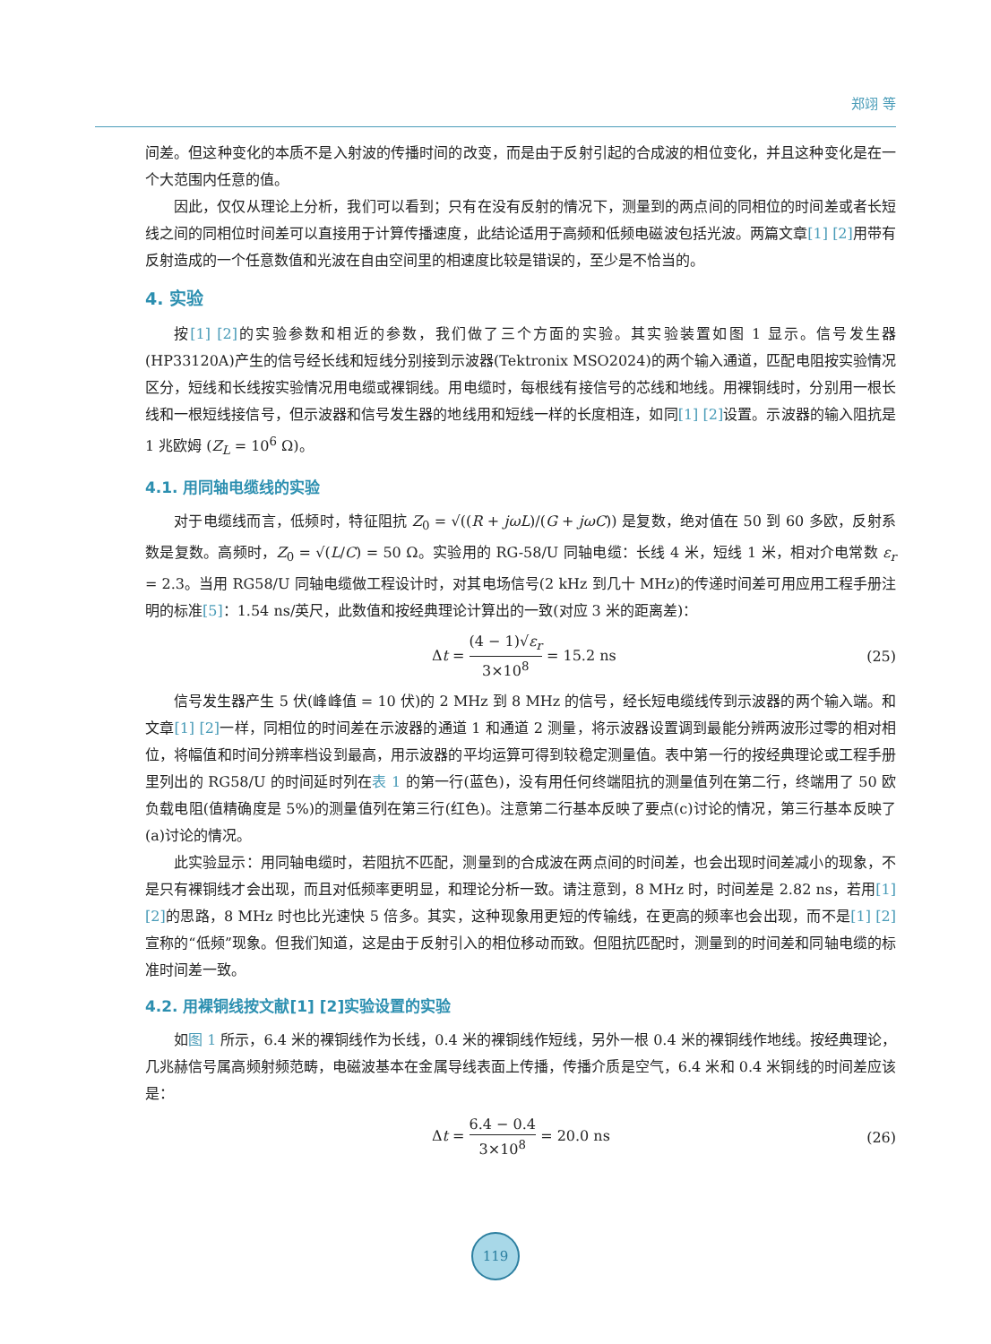郑翊 等
间差。但这种变化的本质不是入射波的传播时间的改变，而是由于反射引起的合成波的相位变化，并且这种变化是在一个大范围内任意的值。
因此，仅仅从理论上分析，我们可以看到；只有在没有反射的情况下，测量到的两点间的同相位的时间差或者长短线之间的同相位时间差可以直接用于计算传播速度，此结论适用于高频和低频电磁波包括光波。两篇文章[1] [2] 用带有反射造成的一个任意数值和光波在自由空间里的相速度比较是错误的，至少是不恰当的。
4. 实验
按[1] [2] 的实验参数和相近的参数，我们做了三个方面的实验。其实验装置如图 1 显示。信号发生器(HP33120A)产生的信号经长线和短线分别接到示波器(Tektronix MSO2024)的两个输入通道，匹配电阻按实验情况区分，短线和长线按实验情况用电缆或裸铜线。用电缆时，每根线有接信号的芯线和地线。用裸铜线时，分别用一根长线和一根短线接信号，但示波器和信号发生器的地线用和短线一样的长度相连，如同[1] [2] 设置。示波器的输入阻抗是 1 兆欧姆 (Z<sub>L</sub> = 10<sup>6</sup> Ω)。
4.1. 用同轴电缆线的实验
对于电缆线而言，低频时，特征阻抗 Z<sub>0</sub> = √((R + jωL)/(G + jωC)) 是复数，绝对值在 50 到 60 多欧，反射系数是复数。高频时，Z<sub>0</sub> = √(L/C) = 50 Ω。实验用的 RG-58/U 同轴电缆：长线 4 米，短线 1 米，相对介电常数 ε<sub>r</sub> = 2.3。当用 RG58/U 同轴电缆做工程设计时，对其电场信号(2 kHz 到几十 MHz)的传递时间差可用应用工程手册注明的标准[5]：1.54 ns/英尺，此数值和按经典理论计算出的一致(对应 3 米的距离差)：
Δt = (4 − 1)√ε<sub>r</sub> 3×10<sup>8</sup> = 15.2 ns (25)
信号发生器产生 5 伏(峰峰值 = 10 伏)的 2 MHz 到 8 MHz 的信号，经长短电缆线传到示波器的两个输入端。和文章[1] [2] 一样，同相位的时间差在示波器的通道 1 和通道 2 测量，将示波器设置调到最能分辨两波形过零的相对相位，将幅值和时间分辨率档设到最高，用示波器的平均运算可得到较稳定测量值。表中第一行的按经典理论或工程手册里列出的 RG58/U 的时间延时列在表 1 的第一行(蓝色)，没有用任何终端阻抗的测量值列在第二行，终端用了 50 欧负载电阻(值精确度是 5%)的测量值列在第三行(红色)。注意第二行基本反映了要点(c)讨论的情况，第三行基本反映了(a)讨论的情况。
此实验显示：用同轴电缆时，若阻抗不匹配，测量到的合成波在两点间的时间差，也会出现时间差减小的现象，不是只有裸铜线才会出现，而且对低频率更明显，和理论分析一致。请注意到，8 MHz 时，时间差是 2.82 ns，若用[1] [2] 的思路，8 MHz 时也比光速快 5 倍多。其实，这种现象用更短的传输线，在更高的频率也会出现，而不是[1] [2] 宣称的“低频”现象。但我们知道，这是由于反射引入的相位移动而致。但阻抗匹配时，测量到的时间差和同轴电缆的标准时间差一致。
4.2. 用裸铜线按文献[1] [2]实验设置的实验
如图 1 所示，6.4 米的裸铜线作为长线，0.4 米的裸铜线作短线，另外一根 0.4 米的裸铜线作地线。按经典理论，几兆赫信号属高频射频范畴，电磁波基本在金属导线表面上传播，传播介质是空气，6.4 米和 0.4 米铜线的时间差应该是：
Δt = 6.4 − 0.4 3×10<sup>8</sup> = 20.0 ns (26)
119